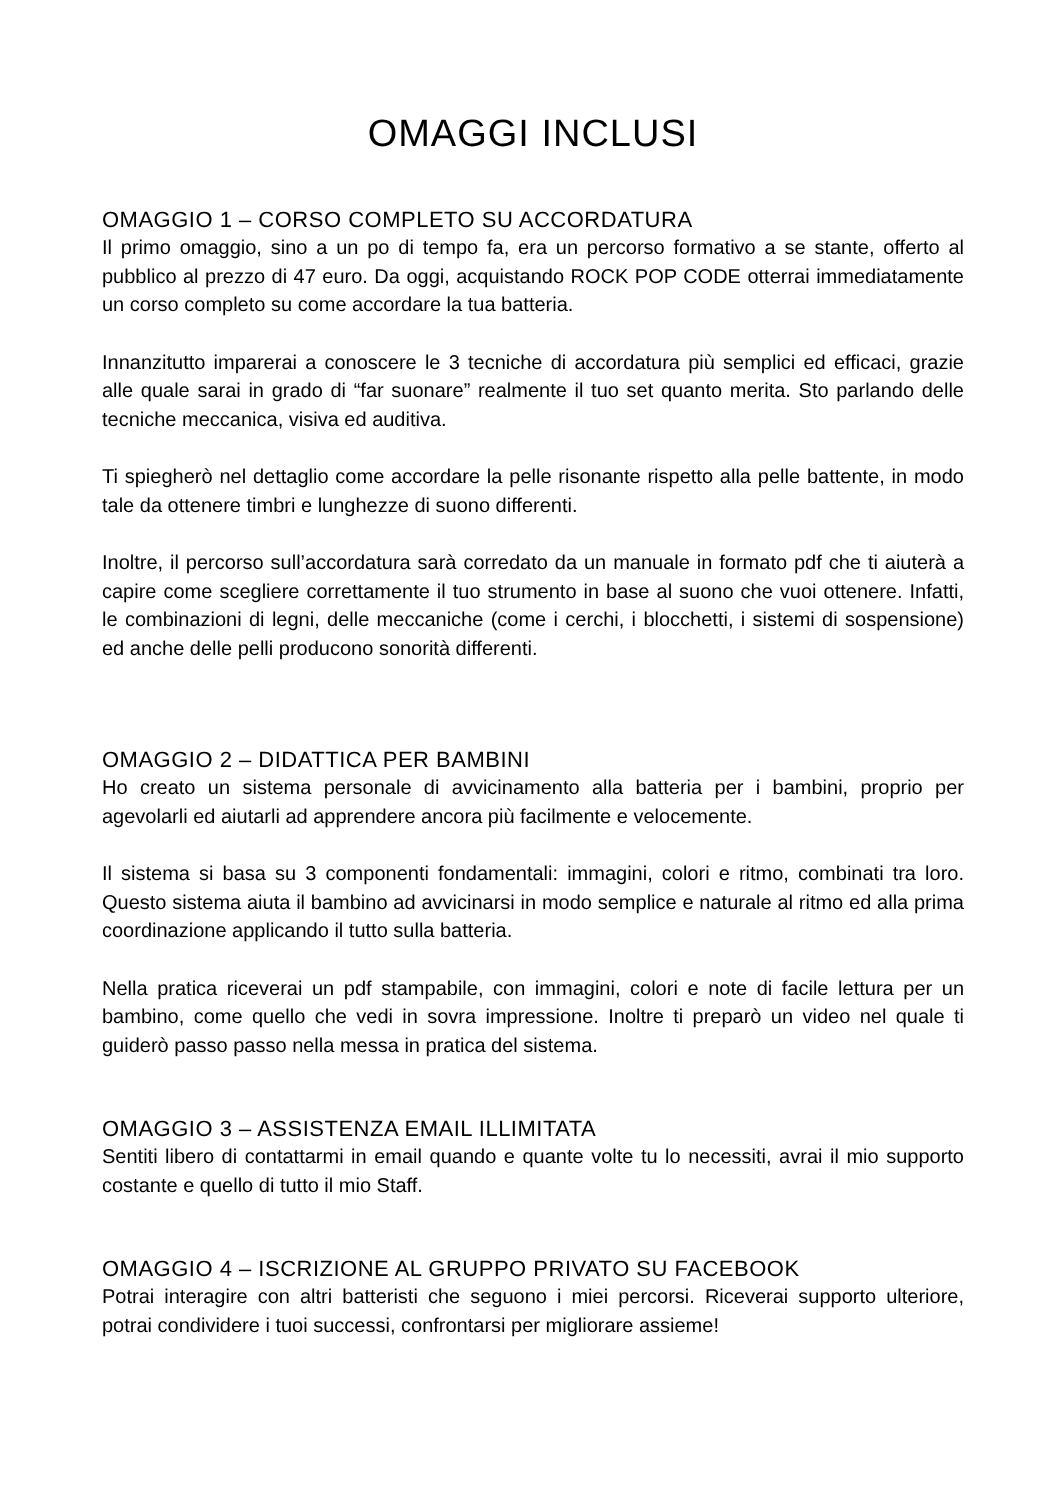OMAGGI INCLUSI
OMAGGIO 1 – CORSO COMPLETO SU ACCORDATURA
Il primo omaggio, sino a un po di tempo fa, era un percorso formativo a se stante, offerto al pubblico al prezzo di 47 euro. Da oggi, acquistando ROCK POP CODE otterrai immediatamente un corso completo su come accordare la tua batteria.
Innanzitutto imparerai a conoscere le 3 tecniche di accordatura più semplici ed efficaci, grazie alle quale sarai in grado di “far suonare” realmente il tuo set quanto merita. Sto parlando delle tecniche meccanica, visiva ed auditiva.
Ti spiegherò nel dettaglio come accordare la pelle risonante rispetto alla pelle battente, in modo tale da ottenere timbri e lunghezze di suono differenti.
Inoltre, il percorso sull’accordatura sarà corredato da un manuale in formato pdf che ti aiuterà a capire come scegliere correttamente il tuo strumento in base al suono che vuoi ottenere. Infatti, le combinazioni di legni, delle meccaniche (come i cerchi, i blocchetti, i sistemi di sospensione) ed anche delle pelli producono sonorità differenti.
OMAGGIO 2 – DIDATTICA PER BAMBINI
Ho creato un sistema personale di avvicinamento alla batteria per i bambini, proprio per agevolarli ed aiutarli ad apprendere ancora più facilmente e velocemente.
Il sistema si basa su 3 componenti fondamentali: immagini, colori e ritmo, combinati tra loro. Questo sistema aiuta il bambino ad avvicinarsi in modo semplice e naturale al ritmo ed alla prima coordinazione applicando il tutto sulla batteria.
Nella pratica riceverai un pdf stampabile, con immagini, colori e note di facile lettura per un bambino, come quello che vedi in sovra impressione. Inoltre ti preparò un video nel quale ti guiderò passo passo nella messa in pratica del sistema.
OMAGGIO 3 – ASSISTENZA EMAIL ILLIMITATA
Sentiti libero di contattarmi in email quando e quante volte tu lo necessiti, avrai il mio supporto costante e quello di tutto il mio Staff.
OMAGGIO 4 – ISCRIZIONE AL GRUPPO PRIVATO SU FACEBOOK
Potrai interagire con altri batteristi che seguono i miei percorsi. Riceverai supporto ulteriore, potrai condividere i tuoi successi, confrontarsi per migliorare assieme!